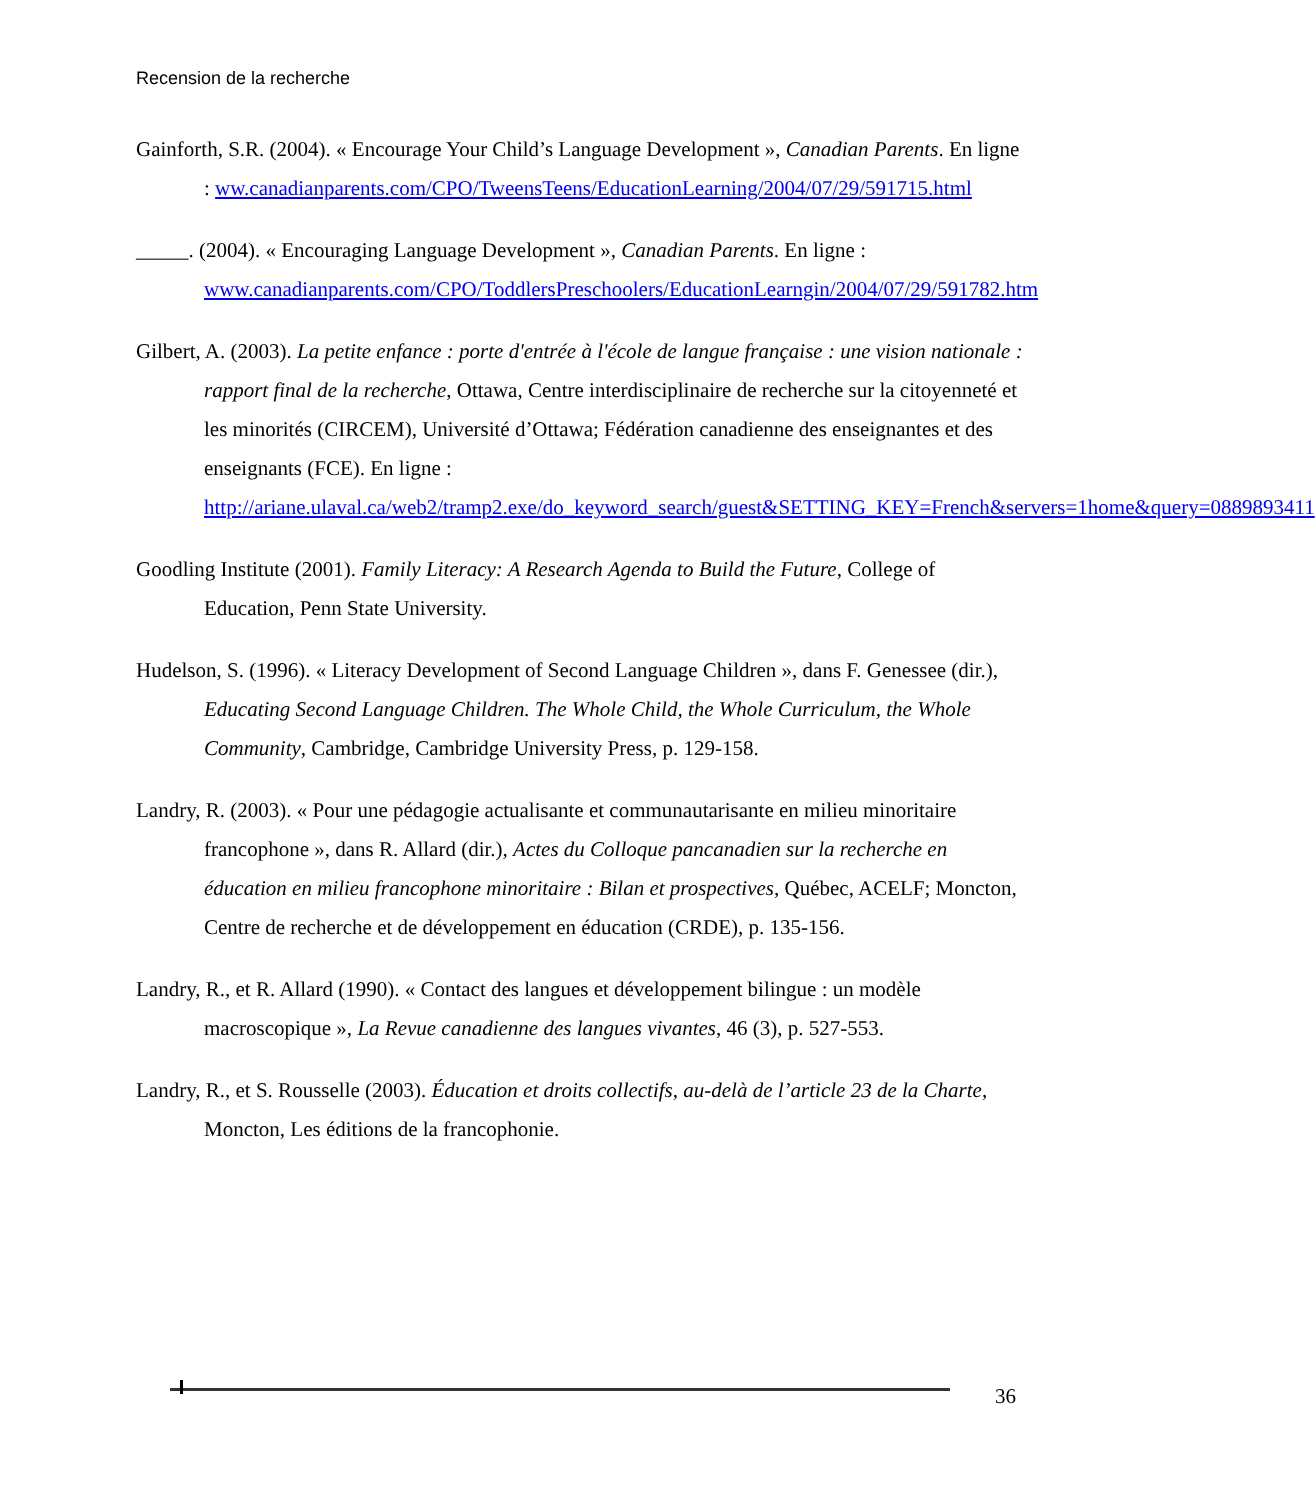Recension de la recherche
Gainforth, S.R. (2004). « Encourage Your Child’s Language Development », Canadian Parents. En ligne : ww.canadianparents.com/CPO/TweensTeens/EducationLearning/2004/07/29/591715.html
_____. (2004). « Encouraging Language Development », Canadian Parents. En ligne : www.canadianparents.com/CPO/ToddlersPreschoolers/EducationLearngin/2004/07/29/591782.htm
Gilbert, A. (2003). La petite enfance : porte d'entrée à l'école de langue française : une vision nationale : rapport final de la recherche, Ottawa, Centre interdisciplinaire de recherche sur la citoyenneté et les minorités (CIRCEM), Université d’Ottawa; Fédération canadienne des enseignantes et des enseignants (FCE). En ligne : http://ariane.ulaval.ca/web2/tramp2.exe/do_keyword_search/guest&SETTING_KEY=French&servers=1home&query=0889893411
Goodling Institute (2001). Family Literacy: A Research Agenda to Build the Future, College of Education, Penn State University.
Hudelson, S. (1996). « Literacy Development of Second Language Children », dans F. Genessee (dir.), Educating Second Language Children. The Whole Child, the Whole Curriculum, the Whole Community, Cambridge, Cambridge University Press, p. 129-158.
Landry, R. (2003). « Pour une pédagogie actualisante et communautarisante en milieu minoritaire francophone », dans R. Allard (dir.), Actes du Colloque pancanadien sur la recherche en éducation en milieu francophone minoritaire : Bilan et prospectives, Québec, ACELF; Moncton, Centre de recherche et de développement en éducation (CRDE), p. 135-156.
Landry, R., et R. Allard (1990). « Contact des langues et développement bilingue : un modèle macroscopique », La Revue canadienne des langues vivantes, 46 (3), p. 527-553.
Landry, R., et S. Rousselle (2003). Éducation et droits collectifs, au-delà de l’article 23 de la Charte, Moncton, Les éditions de la francophonie.
36